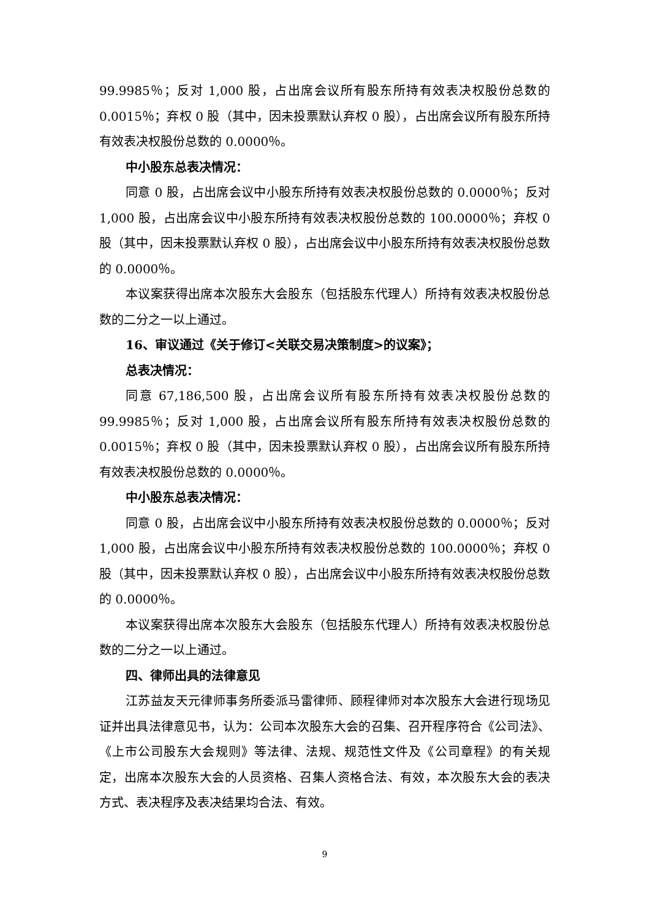99.9985％；反对 1,000 股，占出席会议所有股东所持有效表决权股份总数的0.0015％；弃权 0 股（其中，因未投票默认弃权 0 股），占出席会议所有股东所持有效表决权股份总数的 0.0000％。
中小股东总表决情况：
同意 0 股，占出席会议中小股东所持有效表决权股份总数的 0.0000％；反对 1,000 股，占出席会议中小股东所持有效表决权股份总数的 100.0000％；弃权 0 股（其中，因未投票默认弃权 0 股），占出席会议中小股东所持有效表决权股份总数的 0.0000％。
本议案获得出席本次股东大会股东（包括股东代理人）所持有效表决权股份总数的二分之一以上通过。
16、审议通过《关于修订<关联交易决策制度>的议案》；
总表决情况：
同意 67,186,500 股，占出席会议所有股东所持有效表决权股份总数的99.9985％；反对 1,000 股，占出席会议所有股东所持有效表决权股份总数的0.0015％；弃权 0 股（其中，因未投票默认弃权 0 股），占出席会议所有股东所持有效表决权股份总数的 0.0000％。
中小股东总表决情况：
同意 0 股，占出席会议中小股东所持有效表决权股份总数的 0.0000％；反对 1,000 股，占出席会议中小股东所持有效表决权股份总数的 100.0000％；弃权 0 股（其中，因未投票默认弃权 0 股），占出席会议中小股东所持有效表决权股份总数的 0.0000％。
本议案获得出席本次股东大会股东（包括股东代理人）所持有效表决权股份总数的二分之一以上通过。
四、律师出具的法律意见
江苏益友天元律师事务所委派马雷律师、顾程律师对本次股东大会进行现场见证并出具法律意见书，认为：公司本次股东大会的召集、召开程序符合《公司法》、《上市公司股东大会规则》等法律、法规、规范性文件及《公司章程》的有关规定，出席本次股东大会的人员资格、召集人资格合法、有效，本次股东大会的表决方式、表决程序及表决结果均合法、有效。
9